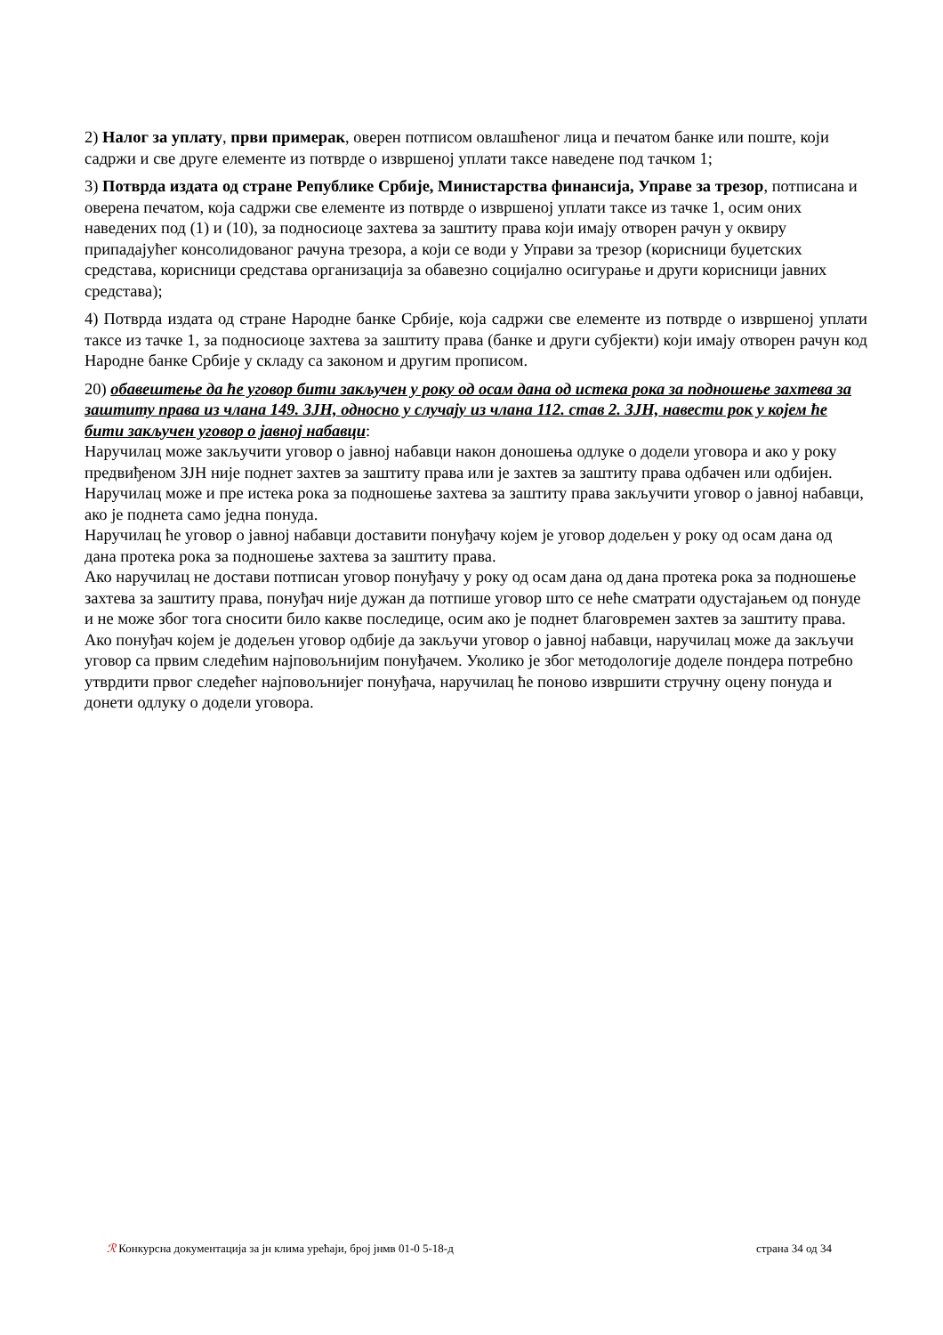2) Налог за уплату, први примерак, оверен потписом овлашћеног лица и печатом банке или поште, који садржи и све друге елементе из потврде о извршеној уплати таксе наведене под тачком 1;
3) Потврда издата од стране Републике Србије, Министарства финансија, Управе за трезор, потписана и оверена печатом, која садржи све елементе из потврде о извршеној уплати таксе из тачке 1, осим оних наведених под (1) и (10), за подносиоце захтева за заштиту права који имају отворен рачун у оквиру припадајућег консолидованог рачуна трезора, а који се води у Управи за трезор (корисници буџетских средстава, корисници средстава организација за обавезно социјално осигурање и други корисници јавних средстава);
4) Потврда издата од стране Народне банке Србије, која садржи све елементе из потврде о извршеној уплати таксе из тачке 1, за подносиоце захтева за заштиту права (банке и други субјекти) који имају отворен рачун код Народне банке Србије у складу са законом и другим прописом.
20) обавештење да ће уговор бити закључен у року од осам дана од истека рока за подношење захтева за заштиту права из члана 149. ЗЈН, односно у случају из члана 112. став 2. ЗЈН, навести рок у којем ће бити закључен уговор о јавној набавци:
Наручилац може закључити уговор о јавној набавци након доношења одлуке о додели уговора и ако у року предвиђеном ЗЈН није поднет захтев за заштиту права или је захтев за заштиту права одбачен или одбијен.
Наручилац може и пре истека рока за подношење захтева за заштиту права закључити уговор о јавној набавци, ако је поднета само једна понуда.
Наручилац ће уговор о јавној набавци доставити понуђачу којем је уговор додељен у року од осам дана од дана протека рока за подношење захтева за заштиту права.
Ако наручилац не достави потписан уговор понуђачу у року од осам дана од дана протека рока за подношење захтева за заштиту права, понуђач није дужан да потпише уговор што се неће сматрати одустајањем од понуде и не може због тога сносити било какве последице, осим ако је поднет благовремен захтев за заштиту права.
Ако понуђач којем је додељен уговор одбије да закључи уговор о јавној набавци, наручилац може да закључи уговор са првим следећим најповољнијим понуђачем. Уколико је због методологије доделе пондера потребно утврдити првог следећег најповољнијег понуђача, наручилац ће поново извршити стручну оцену понуда и донети одлуку о додели уговора.
ℛ Конкурсна документација за јн клима урећаји, број јнмв 01-0 5-18-д страна 34 од 34